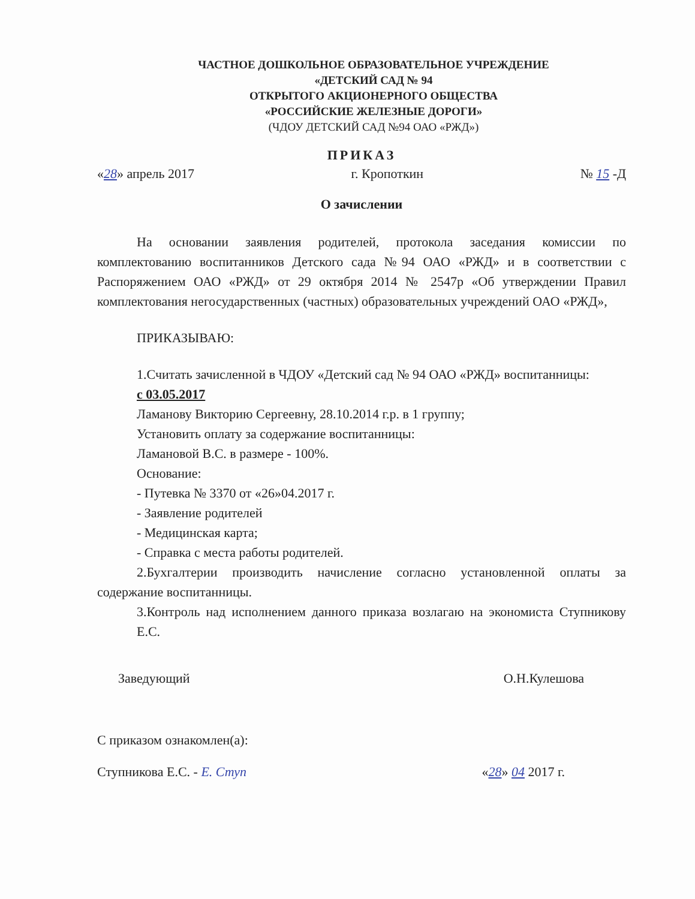ЧАСТНОЕ ДОШКОЛЬНОЕ ОБРАЗОВАТЕЛЬНОЕ УЧРЕЖДЕНИЕ
«ДЕТСКИЙ САД № 94
ОТКРЫТОГО АКЦИОНЕРНОГО ОБЩЕСТВА
«РОССИЙСКИЕ ЖЕЛЕЗНЫЕ ДОРОГИ»
(ЧДОУ ДЕТСКИЙ САД №94 ОАО «РЖД»)
ПРИКАЗ
«28» апрель 2017 г. Кропоткин № 15 -Д
О зачислении
На основании заявления родителей, протокола заседания комиссии по комплектованию воспитанников Детского сада №94 ОАО «РЖД» и в соответствии с Распоряжением ОАО «РЖД» от 29 октября 2014 № 2547р «Об утверждении Правил комплектования негосударственных (частных) образовательных учреждений ОАО «РЖД»,
ПРИКАЗЫВАЮ:
1.Считать зачисленной в ЧДОУ «Детский сад № 94 ОАО «РЖД» воспитанницы:
с 03.05.2017
Ламанову Викторию Сергеевну, 28.10.2014 г.р. в 1 группу;
Установить оплату за содержание воспитанницы:
Ламановой В.С. в размере - 100%.
Основание:
- Путевка № 3370 от «26»04.2017 г.
- Заявление родителей
- Медицинская карта;
- Справка с места работы родителей.
2.Бухгалтерии производить начисление согласно установленной оплаты за содержание воспитанницы.
3.Контроль над исполнением данного приказа возлагаю на экономиста Ступникову Е.С.
Заведующий О.Н.Кулешова
С приказом ознакомлен(а):
Ступникова Е.С. - Е. Ступ «28» 04 2017 г.